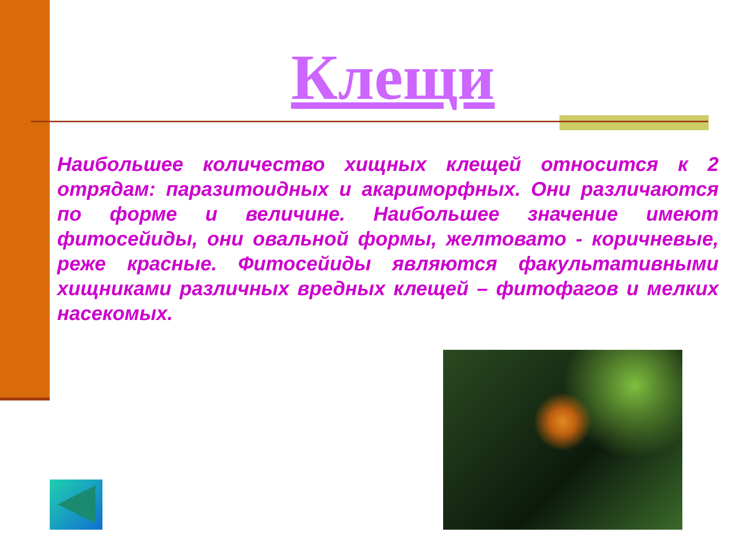Клещи
Наибольшее количество хищных клещей относится к 2 отрядам: паразитоидных и акариморфных. Они различаются по форме и величине. Наибольшее значение имеют фитосейиды, они овальной формы, желтовато - коричневые, реже красные. Фитосейиды являются факультативными хищниками различных вредных клещей – фитофагов и мелких насекомых.